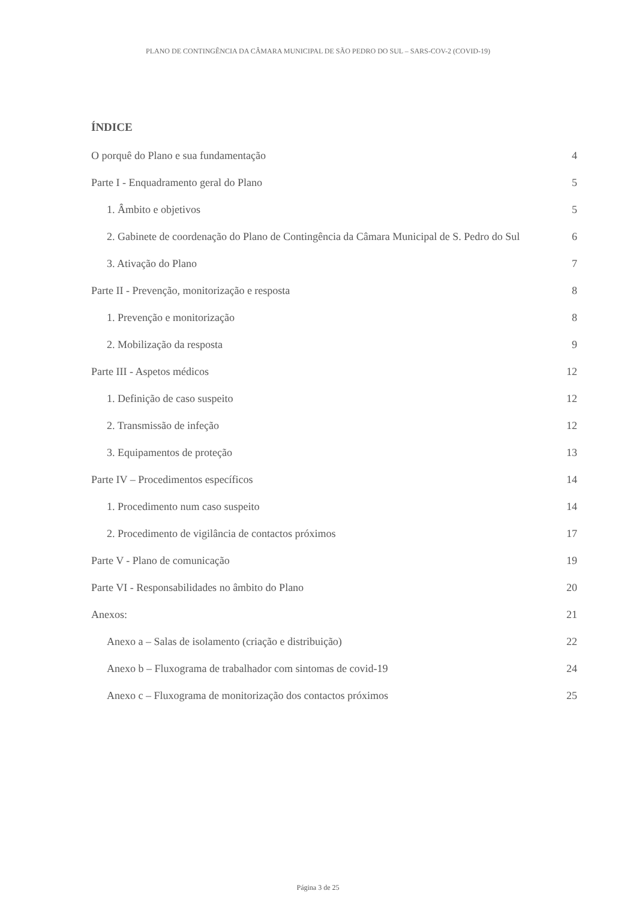PLANO DE CONTINGÊNCIA DA CÂMARA MUNICIPAL DE SÃO PEDRO DO SUL – SARS-COV-2 (COVID-19)
ÍNDICE
O porquê do Plano e sua fundamentação 4
Parte I - Enquadramento geral do Plano 5
1. Âmbito e objetivos 5
2. Gabinete de coordenação do Plano de Contingência da Câmara Municipal de S. Pedro do Sul 6
3. Ativação do Plano 7
Parte II - Prevenção, monitorização e resposta 8
1. Prevenção e monitorização 8
2. Mobilização da resposta 9
Parte III - Aspetos médicos 12
1. Definição de caso suspeito 12
2. Transmissão de infeção 12
3. Equipamentos de proteção 13
Parte IV – Procedimentos específicos 14
1. Procedimento num caso suspeito 14
2. Procedimento de vigilância de contactos próximos 17
Parte V - Plano de comunicação 19
Parte VI - Responsabilidades no âmbito do Plano 20
Anexos: 21
Anexo a – Salas de isolamento (criação e distribuição) 22
Anexo b – Fluxograma de trabalhador com sintomas de covid-19 24
Anexo c – Fluxograma de monitorização dos contactos próximos 25
Página 3 de 25